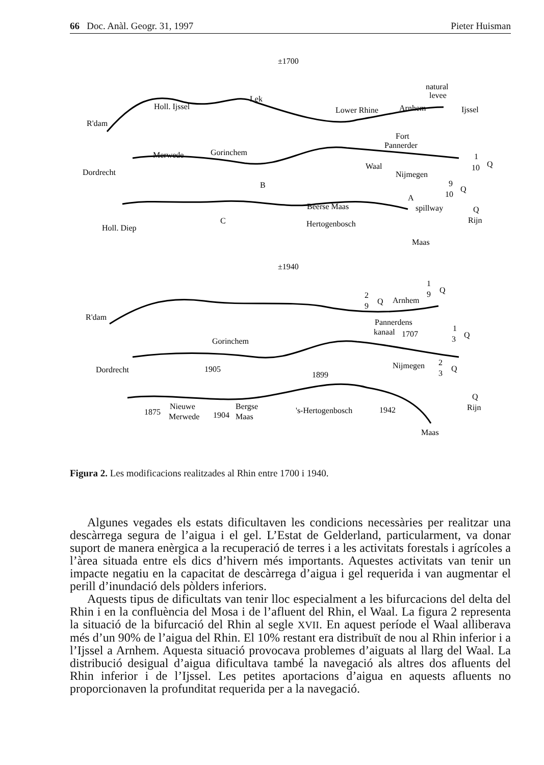66 Doc. Anàl. Geogr. 31, 1997 Pieter Huisman
±1700
natural
levee
Lek
Holl. Ijssel
Lower Rhine
Arnhem
Ijssel
R'dam
Fort
Pannerder
Merwede
Gorinchem
1
10
Q
Waal
Dordrecht
Nijmegen
B
9
10
Q
A
Beerse Maas
spillway
Q
C
Hertogenbosch
Rijn
Holl. Diep
Maas
±1940
1
9
Q
2
9
Q
Arnhem
R'dam
Pannerdens
1
kanaal
1707
3
Q
Gorinchem
2
Nijmegen
Dordrecht
1905
1899
3
Q
Q
Nieuwe
Bergse
Rijn
1875
's-Hertogenbosch
1942
Merwede
1904
Maas
Maas
Figura 2. Les modificacions realitzades al Rhin entre 1700 i 1940.
Algunes vegades els estats dificultaven les condicions necessàries per realitzar una descàrrega segura de l’aigua i el gel. L’Estat de Gelderland, particularment, va donar suport de manera enèrgica a la recuperació de terres i a les activitats forestals i agrícoles a l’àrea situada entre els dics d’hivern més importants. Aquestes activitats van tenir un impacte negatiu en la capacitat de descàrrega d’aigua i gel requerida i van augmentar el perill d’inundació dels pòlders inferiors.
Aquests tipus de dificultats van tenir lloc especialment a les bifurcacions del delta del Rhin i en la confluència del Mosa i de l’afluent del Rhin, el Waal. La figura 2 representa la situació de la bifurcació del Rhin al segle XVII. En aquest període el Waal alliberava més d’un 90% de l’aigua del Rhin. El 10% restant era distribuït de nou al Rhin inferior i a l’Ijssel a Arnhem. Aquesta situació provocava problemes d’aiguats al llarg del Waal. La distribució desigual d’aigua dificultava també la navegació als altres dos afluents del Rhin inferior i de l’Ijssel. Les petites aportacions d’aigua en aquests afluents no proporcionaven la profunditat requerida per a la navegació.